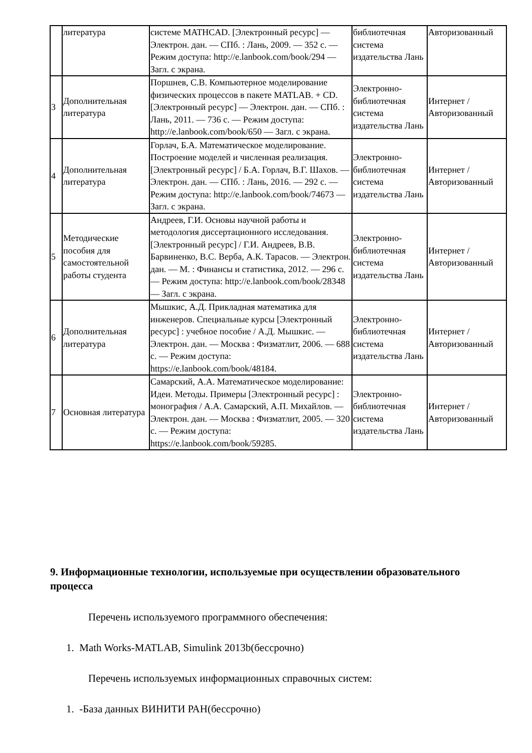| | литература | системе MATHCAD. [Электронный ресурс] — Электрон. дан. — СПб. : Лань, 2009. — 352 с. — Режим доступа: http://e.lanbook.com/book/294 — Загл. с экрана. | библиотечная система издательства Лань | Авторизованный |
| 3 | Дополнительная литература | Поршнев, С.В. Компьютерное моделирование физических процессов в пакете MATLAB. + CD. [Электронный ресурс] — Электрон. дан. — СПб. : Лань, 2011. — 736 с. — Режим доступа: http://e.lanbook.com/book/650 — Загл. с экрана. | Электронно-библиотечная система издательства Лань | Интернет / Авторизованный |
| 4 | Дополнительная литература | Горлач, Б.А. Математическое моделирование. Построение моделей и численная реализация. [Электронный ресурс] / Б.А. Горлач, В.Г. Шахов. — Электрон. дан. — СПб. : Лань, 2016. — 292 с. — Режим доступа: http://e.lanbook.com/book/74673 — Загл. с экрана. | Электронно-библиотечная система издательства Лань | Интернет / Авторизованный |
| 5 | Методические пособия для самостоятельной работы студента | Андреев, Г.И. Основы научной работы и методология диссертационного исследования. [Электронный ресурс] / Г.И. Андреев, В.В. Барвиненко, В.С. Верба, А.К. Тарасов. — Электрон. дан. — М. : Финансы и статистика, 2012. — 296 с. — Режим доступа: http://e.lanbook.com/book/28348 — Загл. с экрана. | Электронно-библиотечная система издательства Лань | Интернет / Авторизованный |
| 6 | Дополнительная литература | Мышкис, А.Д. Прикладная математика для инженеров. Специальные курсы [Электронный ресурс] : учебное пособие / А.Д. Мышкис. — Электрон. дан. — Москва : Физматлит, 2006. — 688 с. — Режим доступа: https://e.lanbook.com/book/48184. | Электронно-библиотечная система издательства Лань | Интернет / Авторизованный |
| 7 | Основная литература | Самарский, А.А. Математическое моделирование: Идеи. Методы. Примеры [Электронный ресурс] : монография / А.А. Самарский, А.П. Михайлов. — Электрон. дан. — Москва : Физматлит, 2005. — 320 с. — Режим доступа: https://e.lanbook.com/book/59285. | Электронно-библиотечная система издательства Лань | Интернет / Авторизованный |
9. Информационные технологии, используемые при осуществлении образовательного процесса
Перечень используемого программного обеспечения:
1. Math Works-MATLAB, Simulink 2013b(бессрочно)
Перечень используемых информационных справочных систем:
1. -База данных ВИНИТИ РАН(бессрочно)